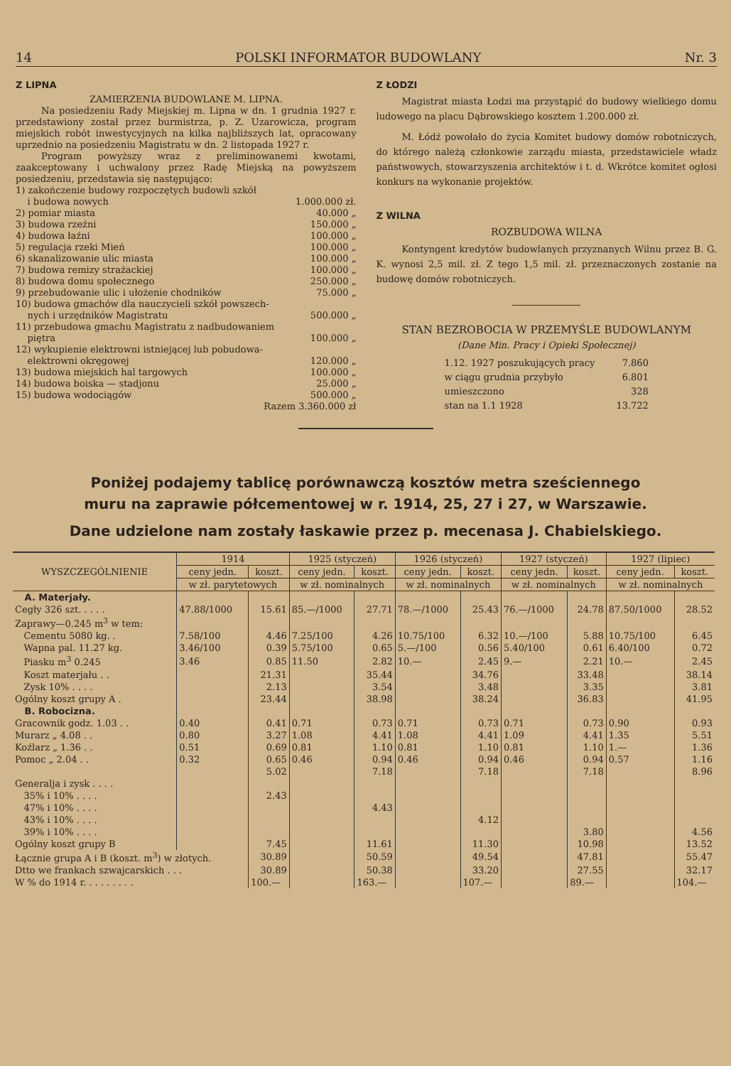14 POLSKI INFORMATOR BUDOWLANY Nr. 3
Z LIPNA
ZAMIERZENIA BUDOWLANE M. LIPNA.
Na posiedzeniu Rady Miejskiej m. Lipna w dn. 1 grudnia 1927 r. przedstawiony został przez burmistrza, p. Z. Uzarowicza, program miejskich robót inwestycyjnych na kilka najbliższych lat, opracowany uprzednio na posiedzeniu Magistratu w dn. 2 listopada 1927 r.
Program powyższy wraz z preliminowanemi kwotami, zaakceptowany i uchwalony przez Radę Miejską na powyższem posiedzeniu, przedstawia się następująco:
1) zakończenie budowy rozpoczętych budowli szkół
i budowa nowych 1.000.000 zł.
2) pomiar miasta 40.000 „
3) budowa rzeźni 150.000 „
4) budowa łaźni 100.000 „
5) regulacja rzeki Mień 100.000 „
6) skanalizowanie ulic miasta 100.000 „
7) budowa remizy strażackiej 100.000 „
8) budowa domu społecznego 250.000 „
9) przebudowanie ulic i ułożenie chodników 75.000 „
10) budowa gmachów dla nauczycieli szkół powszech-
nych i urzędników Magistratu 500.000 „
11) przebudowa gmachu Magistratu z nadbudowaniem
piętra 100.000 „
12) wykupienie elektrowni istniejącej lub pobudowa-
elektrowni okręgowej 120.000 „
13) budowa miejskich hal targowych 100.000 „
14) budowa boiska — stadjonu 25.000 „
15) budowa wodociągów 500.000 „
Razem 3.360.000 zł
Z ŁODZI
Magistrat miasta Łodzi ma przystąpić do budowy wielkiego domu ludowego na placu Dąbrowskiego kosztem 1.200.000 zł.
M. Łódź powołało do życia Komitet budowy domów robotniczych, do którego należą członkowie zarządu miasta, przedstawiciele władz państwowych, stowarzyszenia architektów i t. d. Wkrótce komitet ogłosi konkurs na wykonanie projektów.
Z WILNA
ROZBUDOWA WILNA
Kontyngent kredytów budowlanych przyznanych Wilnu przez B. G. K. wynosi 2,5 mil. zł. Z tego 1,5 mil. zł. przeznaczonych zostanie na budowę domów robotniczych.
STAN BEZROBOCIA W PRZEMYŚLE BUDOWLANYM
(Dane Min. Pracy i Opieki Społecznej)
| 1.12. 1927 poszukujących pracy | 7.860 |
| w ciągu grudnia przybyło | 6.801 |
| umieszczono | 328 |
| stan na 1.1 1928 | 13.722 |
Poniżej podajemy tablicę porównawczą kosztów metra sześciennego
muru na zaprawie półcementowej w r. 1914, 25, 27 i 27, w Warszawie.
Dane udzielone nam zostały łaskawie przez p. mecenasa J. Chabielskiego.
| WYSZCZEGÓLNIENIE | 1914 | | 1925 (styczeń) | | 1926 (styczeń) | | 1927 (styczeń) | | 1927 (lipiec) | |
| --- | --- | --- | --- | --- | --- | --- | --- | --- | --- | --- |
| | ceny jedn. | koszt. | ceny jedn. | koszt. | ceny jedn. | koszt. | ceny jedn. | koszt. | ceny jedn. | koszt. |
| | w zł. parytetowych | | w zł. nominalnych | | w zł. nominalnych | | w zł. nominalnych | | w zł. nominalnych | |
| A. Materjały. | | | | | | | | | | |
| Cegły 326 szt. . . . . | 47.88/1000 | 15.61 | 85.—/1000 | 27.71 | 78.—/1000 | 25.43 | 76.—/1000 | 24.78 | 87.50/1000 | 28.52 |
| Zaprawy—0.245 m<sup>3</sup> w tem: | | | | | | | | | | |
| Cementu 5080 kg. . | 7.58/100 | 4.46 | 7.25/100 | 4.26 | 10.75/100 | 6.32 | 10.—/100 | 5.88 | 10.75/100 | 6.45 |
| Wapna pal. 11.27 kg. | 3.46/100 | 0.39 | 5.75/100 | 0.65 | 5.—/100 | 0.56 | 5.40/100 | 0.61 | 6.40/100 | 0.72 |
| Piasku m<sup>3</sup> 0.245 | 3.46 | 0.85 | 11.50 | 2.82 | 10.— | 2.45 | 9.— | 2.21 | 10.— | 2.45 |
| Koszt materjału . . | | 21.31 | | 35.44 | | 34.76 | | 33.48 | | 38.14 |
| Zysk 10% . . . . | | 2.13 | | 3.54 | | 3.48 | | 3.35 | | 3.81 |
| Ogólny koszt grupy A . | | 23.44 | | 38.98 | | 38.24 | | 36.83 | | 41.95 |
| B. Robocizna. | | | | | | | | | | |
| Gracownik godz. 1.03 . . | 0.40 | 0.41 | 0.71 | 0.73 | 0.71 | 0.73 | 0.71 | 0.73 | 0.90 | 0.93 |
| Murarz „ 4.08 . . | 0.80 | 3.27 | 1.08 | 4.41 | 1.08 | 4.41 | 1.09 | 4.41 | 1.35 | 5.51 |
| Koźlarz „ 1.36 . . | 0.51 | 0.69 | 0.81 | 1.10 | 0.81 | 1.10 | 0.81 | 1.10 | 1.— | 1.36 |
| Pomoc „ 2.04 . . | 0.32 | 0.65 | 0.46 | 0.94 | 0.46 | 0.94 | 0.46 | 0.94 | 0.57 | 1.16 |
| | | 5.02 | | 7.18 | | 7.18 | | 7.18 | | 8.96 |
| Generalja i zysk . . . . | | | | | | | | | | |
| 35% i 10% . . . . | | 2.43 | | | | | | | | |
| 47% i 10% . . . . | | | | 4.43 | | | | | | |
| 43% i 10% . . . . | | | | | | 4.12 | | | | |
| 39% i 10% . . . . | | | | | | | | 3.80 | | 4.56 |
| Ogólny koszt grupy B | | 7.45 | | 11.61 | | 11.30 | | 10.98 | | 13.52 |
| Łącznie grupa A i B (koszt. m<sup>3</sup>) w złotych. | | 30.89 | | 50.59 | | 49.54 | | 47.81 | | 55.47 |
| Dtto we frankach szwajcarskich . . . | | 30.89 | | 50.38 | | 33.20 | | 27.55 | | 32.17 |
| W % do 1914 r. . . . . . . . . | | 100.— | | 163.— | | 107.— | | 89.— | | 104.— |